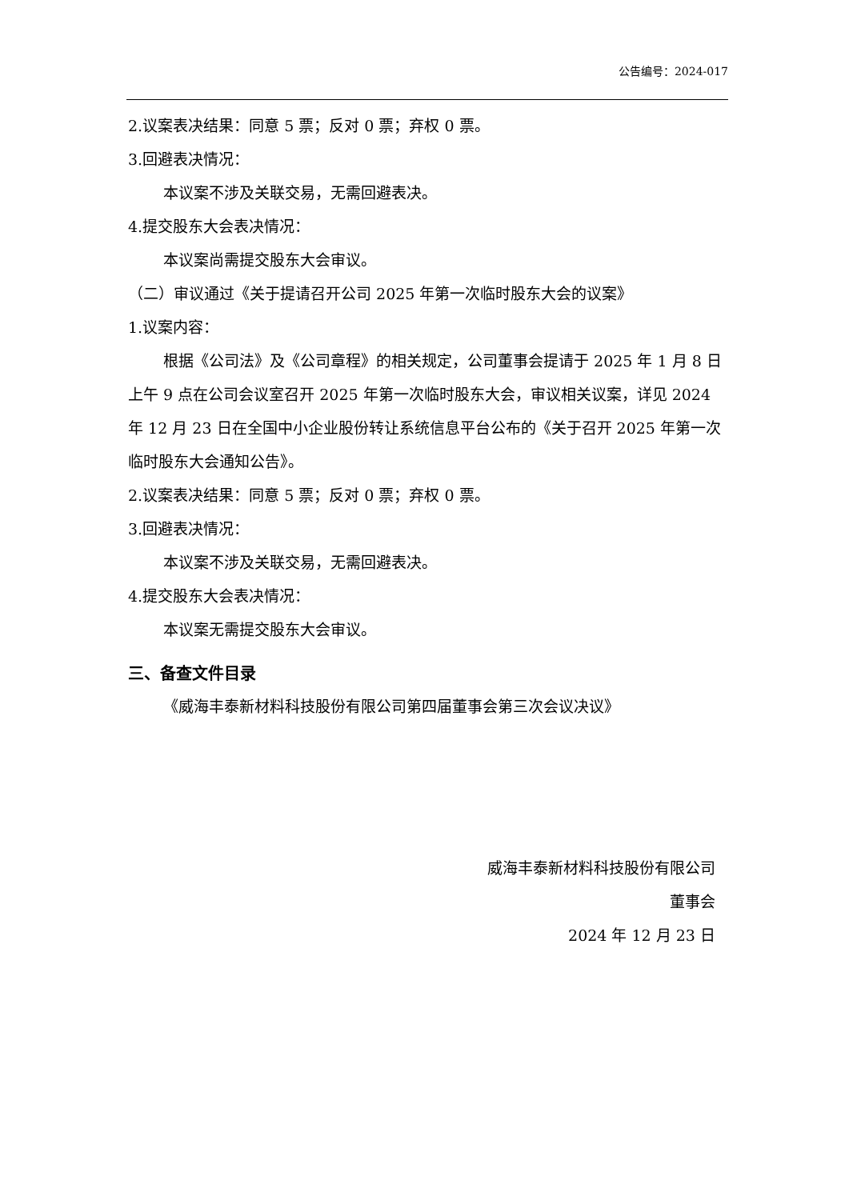公告编号：2024-017
2.议案表决结果：同意 5 票；反对 0 票；弃权 0 票。
3.回避表决情况：
本议案不涉及关联交易，无需回避表决。
4.提交股东大会表决情况：
本议案尚需提交股东大会审议。
（二）审议通过《关于提请召开公司 2025 年第一次临时股东大会的议案》
1.议案内容：
根据《公司法》及《公司章程》的相关规定，公司董事会提请于 2025 年 1 月 8 日上午 9 点在公司会议室召开 2025 年第一次临时股东大会，审议相关议案，详见 2024 年 12 月 23 日在全国中小企业股份转让系统信息平台公布的《关于召开 2025 年第一次临时股东大会通知公告》。
2.议案表决结果：同意 5 票；反对 0 票；弃权 0 票。
3.回避表决情况：
本议案不涉及关联交易，无需回避表决。
4.提交股东大会表决情况：
本议案无需提交股东大会审议。
三、备查文件目录
《威海丰泰新材料科技股份有限公司第四届董事会第三次会议决议》
威海丰泰新材料科技股份有限公司
董事会
2024 年 12 月 23 日